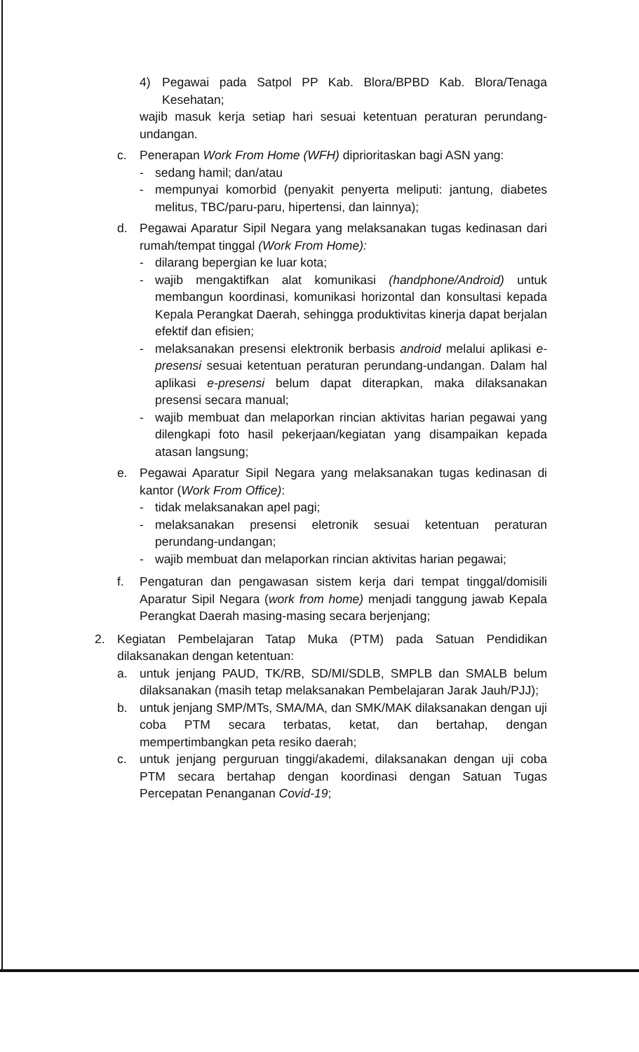4) Pegawai pada Satpol PP Kab. Blora/BPBD Kab. Blora/Tenaga Kesehatan;
wajib masuk kerja setiap hari sesuai ketentuan peraturan perundang-undangan.
c. Penerapan Work From Home (WFH) diprioritaskan bagi ASN yang:
- sedang hamil; dan/atau
- mempunyai komorbid (penyakit penyerta meliputi: jantung, diabetes melitus, TBC/paru-paru, hipertensi, dan lainnya);
d. Pegawai Aparatur Sipil Negara yang melaksanakan tugas kedinasan dari rumah/tempat tinggal (Work From Home):
- dilarang bepergian ke luar kota;
- wajib mengaktifkan alat komunikasi (handphone/Android) untuk membangun koordinasi, komunikasi horizontal dan konsultasi kepada Kepala Perangkat Daerah, sehingga produktivitas kinerja dapat berjalan efektif dan efisien;
- melaksanakan presensi elektronik berbasis android melalui aplikasi e-presensi sesuai ketentuan peraturan perundang-undangan. Dalam hal aplikasi e-presensi belum dapat diterapkan, maka dilaksanakan presensi secara manual;
- wajib membuat dan melaporkan rincian aktivitas harian pegawai yang dilengkapi foto hasil pekerjaan/kegiatan yang disampaikan kepada atasan langsung;
e. Pegawai Aparatur Sipil Negara yang melaksanakan tugas kedinasan di kantor (Work From Office):
- tidak melaksanakan apel pagi;
- melaksanakan presensi eletronik sesuai ketentuan peraturan perundang-undangan;
- wajib membuat dan melaporkan rincian aktivitas harian pegawai;
f. Pengaturan dan pengawasan sistem kerja dari tempat tinggal/domisili Aparatur Sipil Negara (work from home) menjadi tanggung jawab Kepala Perangkat Daerah masing-masing secara berjenjang;
2. Kegiatan Pembelajaran Tatap Muka (PTM) pada Satuan Pendidikan dilaksanakan dengan ketentuan:
a. untuk jenjang PAUD, TK/RB, SD/MI/SDLB, SMPLB dan SMALB belum dilaksanakan (masih tetap melaksanakan Pembelajaran Jarak Jauh/PJJ);
b. untuk jenjang SMP/MTs, SMA/MA, dan SMK/MAK dilaksanakan dengan uji coba PTM secara terbatas, ketat, dan bertahap, dengan mempertimbangkan peta resiko daerah;
c. untuk jenjang perguruan tinggi/akademi, dilaksanakan dengan uji coba PTM secara bertahap dengan koordinasi dengan Satuan Tugas Percepatan Penanganan Covid-19;